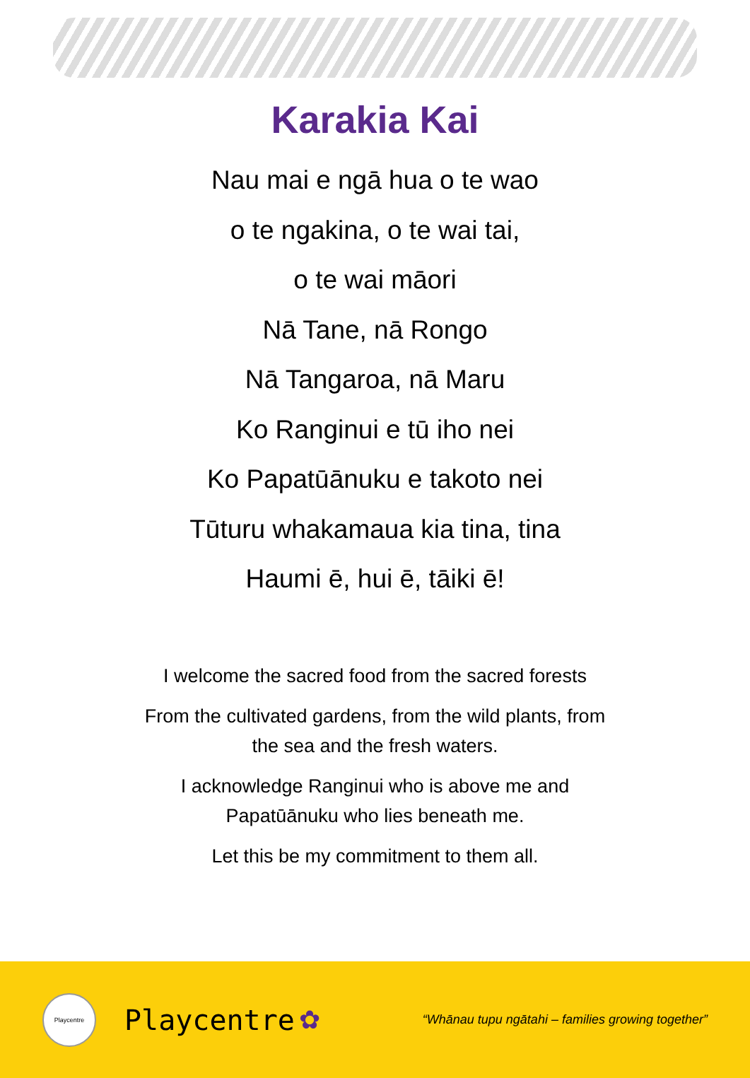Karakia Kai
Nau mai e ngā hua o te wao
o te ngakina, o te wai tai,
o te wai māori
Nā Tane, nā Rongo
Nā Tangaroa, nā Maru
Ko Ranginui e tū iho nei
Ko Papatūānuku e takoto nei
Tūturu whakamaua kia tina, tina
Haumi ē, hui ē, tāiki ē!
I welcome the sacred food from the sacred forests
From the cultivated gardens, from the wild plants, from
the sea and the fresh waters.
I acknowledge Ranginui who is above me and
Papatūānuku who lies beneath me.
Let this be my commitment to them all.
Playcentre
Playcentre ✿ “Whānau tupu ngātahi – families growing together”